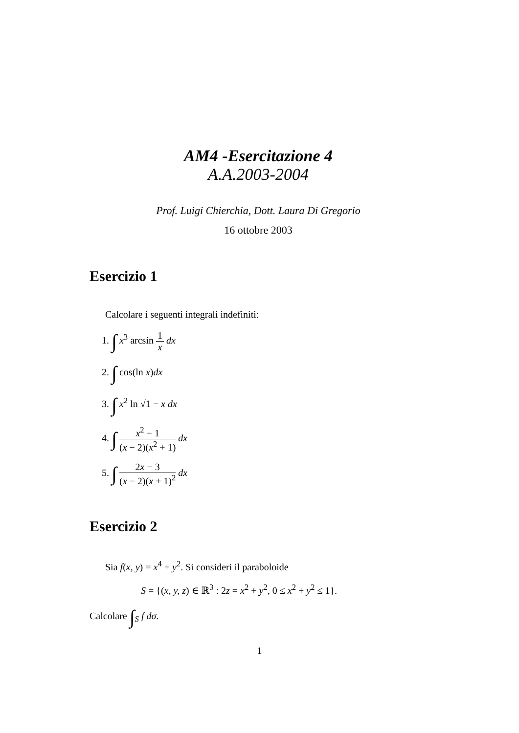AM4 -Esercitazione 4
A.A.2003-2004
Prof. Luigi Chierchia, Dott. Laura Di Gregorio
16 ottobre 2003
Esercizio 1
Calcolare i seguenti integrali indefiniti:
1. ∫ x<sup>3</sup> arcsin 1 x dx
2. ∫ cos(ln x)dx
3. ∫ x<sup>2</sup> ln √1 − x dx
4. ∫ x<sup>2</sup> − 1 (x − 2)(x<sup>2</sup> + 1) dx
5. ∫ 2x − 3 (x − 2)(x + 1)<sup>2</sup> dx
Esercizio 2
Sia f(x, y) = x<sup>4</sup> + y<sup>2</sup>. Si consideri il paraboloide
S = {(x, y, z) ∈ ℝ<sup>3</sup> : 2z = x<sup>2</sup> + y<sup>2</sup>, 0 ≤ x<sup>2</sup> + y<sup>2</sup> ≤ 1}.
Calcolare ∫<sub>S</sub> f dσ.
1